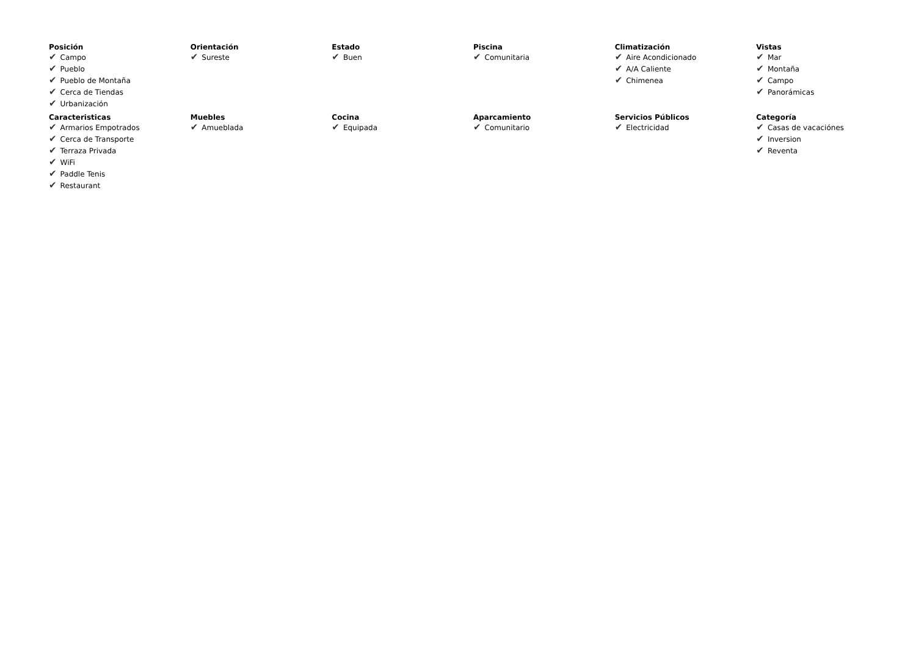| Posición ✔ Campo ✔ Pueblo ✔ Pueblo de Montaña ✔ Cerca de Tiendas ✔ Urbanización | Orientación ✔ Sureste | Estado ✔ Buen | Piscina ✔ Comunitaria | Climatización ✔ Aire Acondicionado ✔ A/A Caliente ✔ Chimenea | Vistas ✔ Mar ✔ Montaña ✔ Campo ✔ Panorámicas |
| Caracteristicas ✔ Armarios Empotrados ✔ Cerca de Transporte ✔ Terraza Privada ✔ WiFi ✔ Paddle Tenis ✔ Restaurant | Muebles ✔ Amueblada | Cocina ✔ Equipada | Aparcamiento ✔ Comunitario | Servicios Públicos ✔ Electricidad | Categoría ✔ Casas de vacaciónes ✔ Inversion ✔ Reventa |